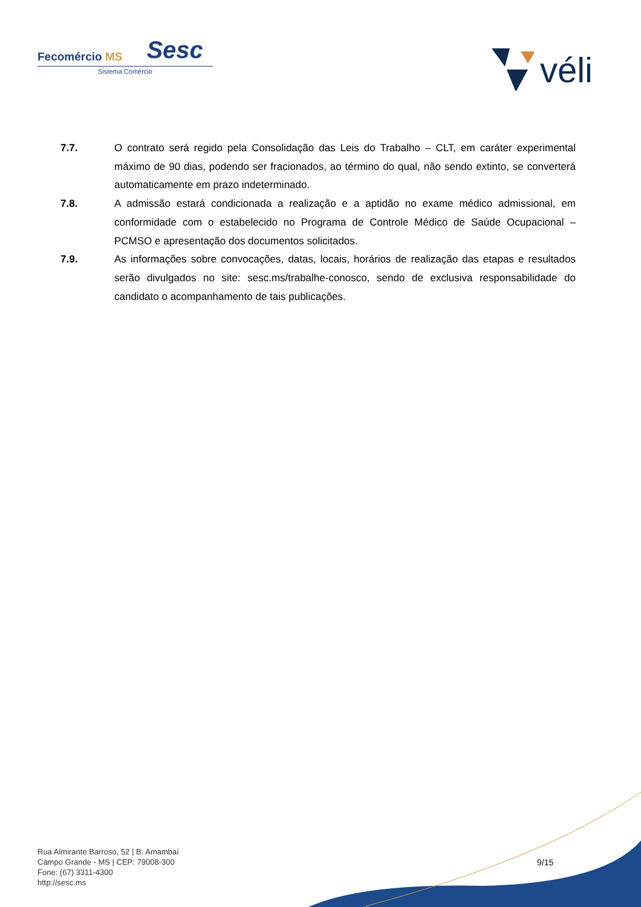Fecomércio MS Sesc
Sistema Comércio
véli
7.7. O contrato será regido pela Consolidação das Leis do Trabalho – CLT, em caráter experimental máximo de 90 dias, podendo ser fracionados, ao término do qual, não sendo extinto, se converterá automaticamente em prazo indeterminado.
7.8. A admissão estará condicionada a realização e a aptidão no exame médico admissional, em conformidade com o estabelecido no Programa de Controle Médico de Saúde Ocupacional – PCMSO e apresentação dos documentos solicitados.
7.9. As informações sobre convocações, datas, locais, horários de realização das etapas e resultados serão divulgados no site: sesc.ms/trabalhe-conosco, sendo de exclusiva responsabilidade do candidato o acompanhamento de tais publicações.
Rua Almirante Barroso, 52 | B. Amambaí
Campo Grande - MS | CEP: 79008-300
Fone: (67) 3311-4300
http://sesc.ms
9/15